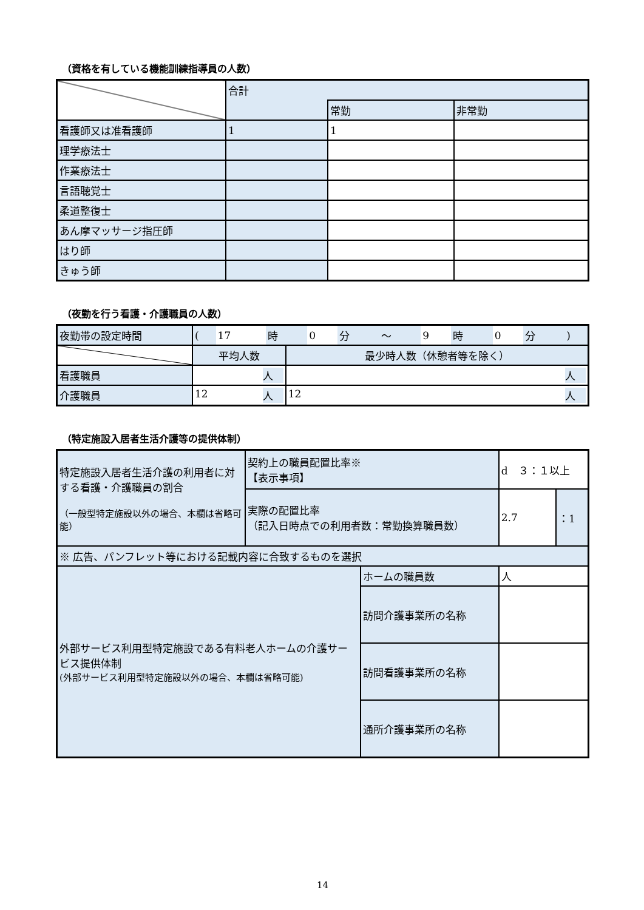（資格を有している機能訓練指導員の人数）
| | 合計 | | |
| | | 常勤 | 非常勤 |
| 看護師又は准看護師 | 1 | 1 | |
| 理学療法士 | | | |
| 作業療法士 | | | |
| 言語聴覚士 | | | |
| 柔道整復士 | | | |
| あん摩マッサージ指圧師 | | | |
| はり師 | | | |
| きゅう師 | | | |
（夜勤を行う看護・介護職員の人数）
| 夜勤帯の設定時間 | / ( / 17 / 時 / 0 / 分 / ～ / 9 / 時 / 0 / 分 / ) / | |
| | 平均人数 | 最少時人数（休憩者等を除く） |
| 看護職員 | 人 | 人 |
| 介護職員 | 12 人 | 12 人 |
（特定施設入居者生活介護等の提供体制）
| 特定施設入居者生活介護の利用者に対する看護・介護職員の割合 （一般型特定施設以外の場合、本欄は省略可能） | 契約上の職員配置比率※ 【表示事項】 | | d ３：１以上 | |
| | 実際の配置比率 （記入日時点での利用者数：常勤換算職員数） | | 2.7 | ：1 |
| ※ 広告、パンフレット等における記載内容に合致するものを選択 | | | | |
| 外部サービス利用型特定施設である有料老人ホームの介護サービス提供体制 (外部サービス利用型特定施設以外の場合、本欄は省略可能) | | ホームの職員数 | 人 | |
| | | 訪問介護事業所の名称 | | |
| | | 訪問看護事業所の名称 | | |
| | | 通所介護事業所の名称 | | |
14